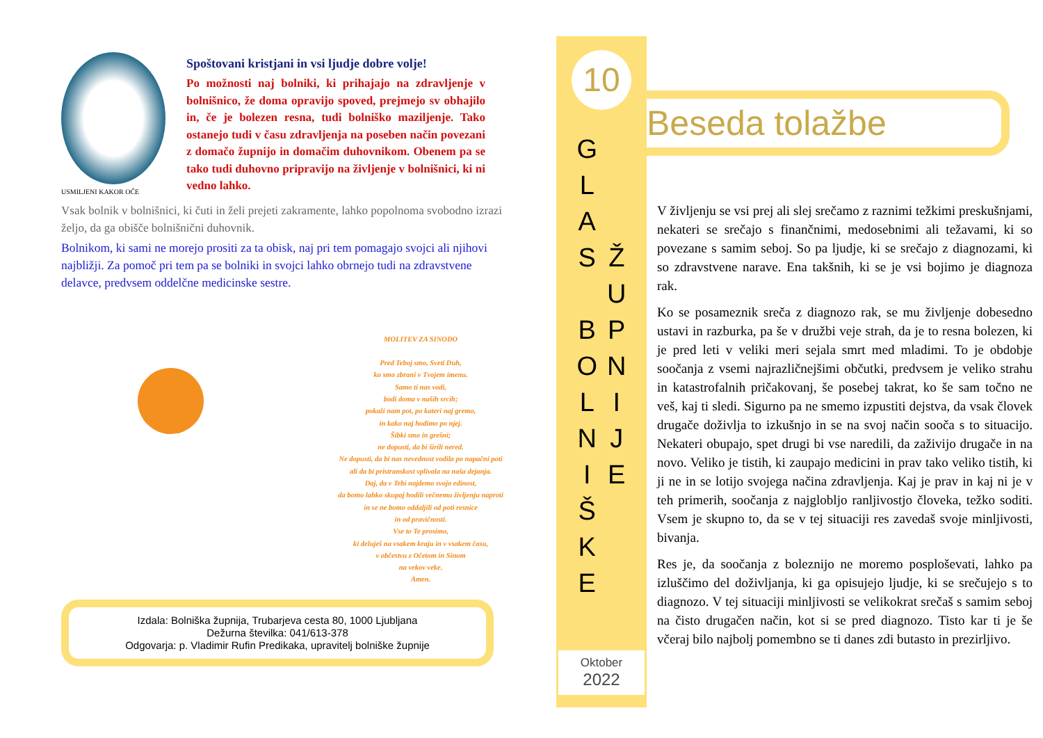USMILJENI KAKOR OČE
Spoštovani kristjani in vsi ljudje dobre volje!
Po možnosti naj bolniki, ki prihajajo na zdravljenje v bolnišnico, že doma opravijo spoved, prejmejo sv obhajilo in, če je bolezen resna, tudi bolniško maziljenje. Tako ostanejo tudi v času zdravljenja na poseben način povezani z domačo župnijo in domačim duhovnikom. Obenem pa se tako tudi duhovno pripravijo na življenje v bolnišnici, ki ni vedno lahko.
Vsak bolnik v bolnišnici, ki čuti in želi prejeti zakramente, lahko popolnoma svobodno izrazi željo, da ga obišče bolnišnični duhovnik.
Bolnikom, ki sami ne morejo prositi za ta obisk, naj pri tem pomagajo svojci ali njihovi najbližji. Za pomoč pri tem pa se bolniki in svojci lahko obrnejo tudi na zdravstvene delavce, predvsem oddelčne medicinske sestre.
MOLITEV ZA SINODO
Pred Teboj smo, Sveti Duh,
ko smo zbrani v Tvojem imenu.
Samo ti nas vodi,
bodi doma v naših srcih;
pokaži nam pot, po kateri naj gremo,
in kako naj hodimo po njej.
Šibki smo in grešni;
ne dopusti, da bi širili nered.
Ne dopusti, da bi nas nevednost vodila po napačni poti
ali da bi pristranskost vplivala na naša dejanja.
Daj, da v Tebi najdemo svojo edinost,
da bomo lahko skupaj hodili večnemu življenju naproti
in se ne bomo oddaljili od poti resnice
in od pravičnosti.
Vse to Te prosimo,
ki deluješ na vsakem kraju in v vsakem času,
v občestvu z Očetom in Sinom
na vekov veke.
Amen.
Izdala: Bolniška župnija, Trubarjeva cesta 80, 1000 Ljubljana
Dežurna številka: 041/613-378
Odgovarja: p. Vladimir Rufin Predikaka, upravitelj bolniške župnije
10
G
L
A
S
B
O
L
N
I
Š
K
E
Ž
U
P
N
I
J
E
Oktober
2022
Beseda tolažbe
V življenju se vsi prej ali slej srečamo z raznimi težkimi preskušnjami, nekateri se srečajo s finančnimi, medosebnimi ali težavami, ki so povezane s samim seboj. So pa ljudje, ki se srečajo z diagnozami, ki so zdravstvene narave. Ena takšnih, ki se je vsi bojimo je diagnoza rak.
Ko se posameznik sreča z diagnozo rak, se mu življenje dobesedno ustavi in razburka, pa še v družbi veje strah, da je to resna bolezen, ki je pred leti v veliki meri sejala smrt med mladimi. To je obdobje soočanja z vsemi najrazličnejšimi občutki, predvsem je veliko strahu in katastrofalnih pričakovanj, še posebej takrat, ko še sam točno ne veš, kaj ti sledi. Sigurno pa ne smemo izpustiti dejstva, da vsak človek drugače doživlja to izkušnjo in se na svoj način sooča s to situacijo. Nekateri obupajo, spet drugi bi vse naredili, da zaživijo drugače in na novo. Veliko je tistih, ki zaupajo medicini in prav tako veliko tistih, ki ji ne in se lotijo svojega načina zdravljenja. Kaj je prav in kaj ni je v teh primerih, soočanja z najglobljo ranljivostjo človeka, težko soditi. Vsem je skupno to, da se v tej situaciji res zavedaš svoje minljivosti, bivanja.
Res je, da soočanja z boleznijo ne moremo posploševati, lahko pa izluščimo del doživljanja, ki ga opisujejo ljudje, ki se srečujejo s to diagnozo. V tej situaciji minljivosti se velikokrat srečaš s samim seboj na čisto drugačen način, kot si se pred diagnozo. Tisto kar ti je še včeraj bilo najbolj pomembno se ti danes zdi butasto in prezirljivo.